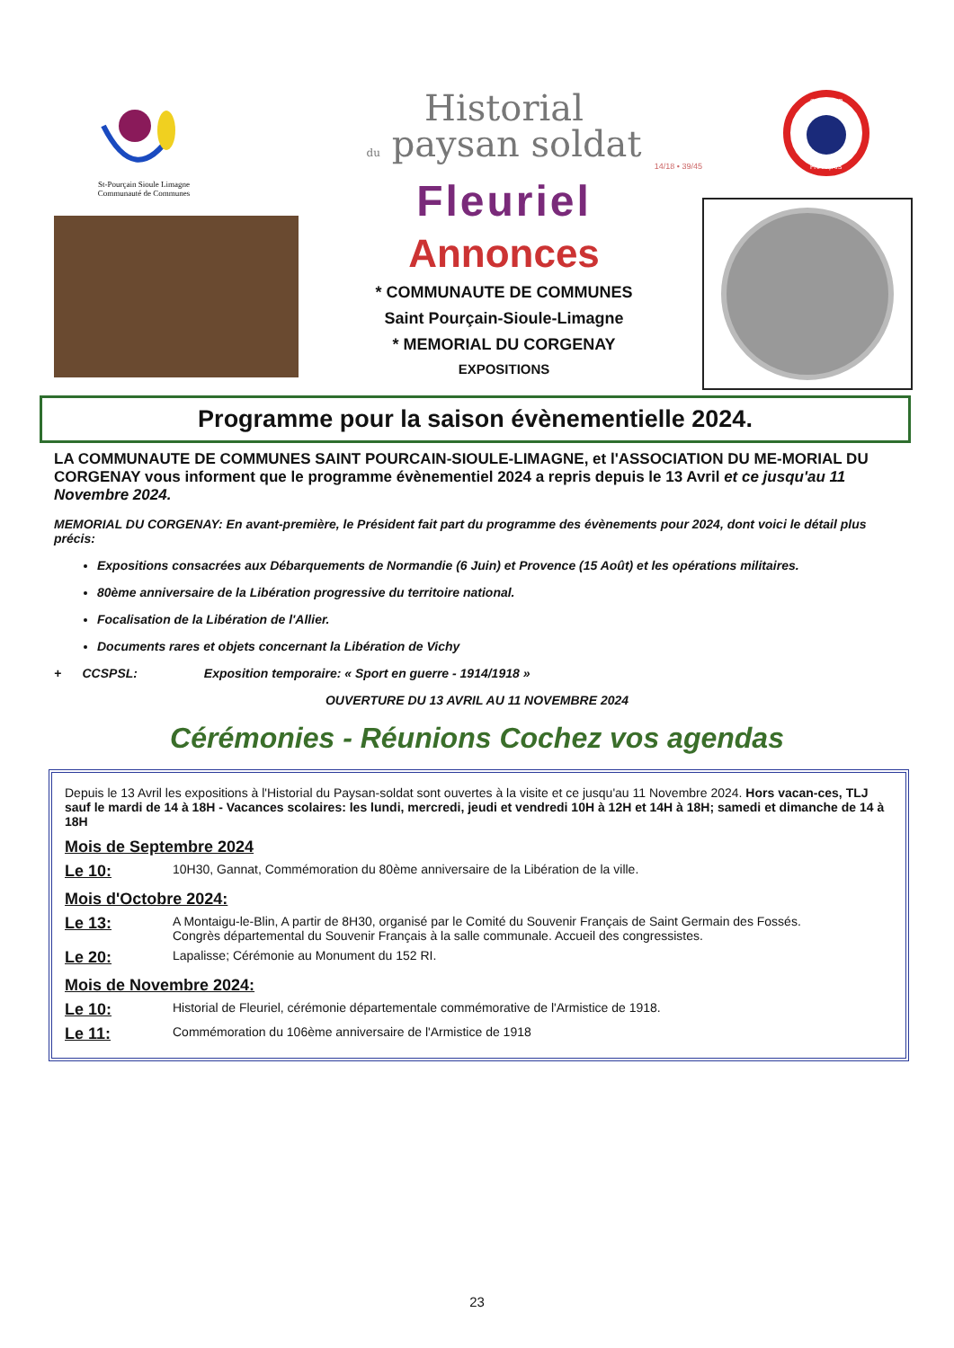St-Pourçain Sioule Limagne
Communauté de Communes
Historial
du paysan soldat
14/18 • 39/45
Fleuriel
Annonces
* COMMUNAUTE DE COMMUNES
Saint Pourçain-Sioule-Limagne
* MEMORIAL DU CORGENAY
EXPOSITIONS
SOUVENIR
FRANÇAIS
Programme pour la saison évènementielle 2024.
LA COMMUNAUTE DE COMMUNES SAINT POURCAIN-SIOULE-LIMAGNE, et l'ASSOCIATION DU ME-MORIAL DU CORGENAY vous informent que le programme évènementiel 2024 a repris depuis le 13 Avril et ce jusqu'au 11 Novembre 2024.
MEMORIAL DU CORGENAY: En avant-première, le Président fait part du programme des évènements pour 2024, dont voici le détail plus précis:
Expositions consacrées aux Débarquements de Normandie (6 Juin) et Provence (15 Août) et les opérations militaires.
80ème anniversaire de la Libération progressive du territoire national.
Focalisation de la Libération de l'Allier.
Documents rares et objets concernant la Libération de Vichy
+ CCSPSL: Exposition temporaire: « Sport en guerre - 1914/1918 »
OUVERTURE DU 13 AVRIL AU 11 NOVEMBRE 2024
Cérémonies - Réunions Cochez vos agendas
Depuis le 13 Avril les expositions à l'Historial du Paysan-soldat sont ouvertes à la visite et ce jusqu'au 11 Novembre 2024. Hors vacan-ces, TLJ sauf le mardi de 14 à 18H - Vacances scolaires: les lundi, mercredi, jeudi et vendredi 10H à 12H et 14H à 18H; samedi et dimanche de 14 à 18H
Mois de Septembre 2024
Le 10: 10H30, Gannat, Commémoration du 80ème anniversaire de la Libération de la ville.
Mois d'Octobre 2024:
Le 13: A Montaigu-le-Blin, A partir de 8H30, organisé par le Comité du Souvenir Français de Saint Germain des Fossés.
Congrès départemental du Souvenir Français à la salle communale. Accueil des congressistes.
Le 20: Lapalisse; Cérémonie au Monument du 152 RI.
Mois de Novembre 2024:
Le 10: Historial de Fleuriel, cérémonie départementale commémorative de l'Armistice de 1918.
Le 11: Commémoration du 106ème anniversaire de l'Armistice de 1918
23